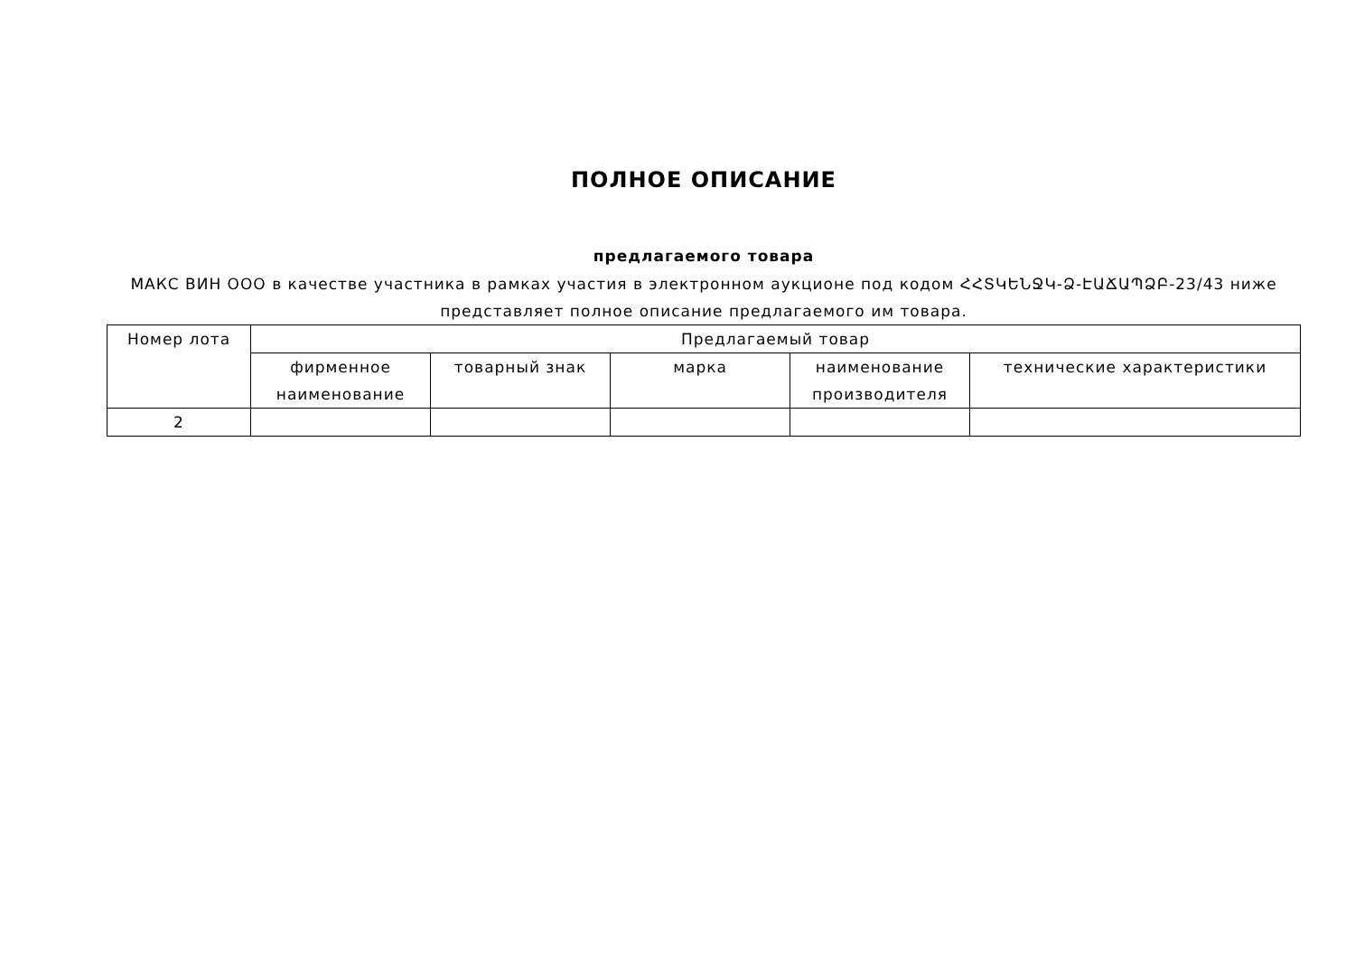ПОЛНОЕ ОПИСАНИЕ
предлагаемого товара
МАКС ВИН ООО в качестве участника в рамках участия в электронном аукционе под кодом ՀՀՏԿԵՆՋԿ-Ձ-ԷԱՃԱՊՁԲ-23/43 ниже представляет полное описание предлагаемого им товара.
| Номер лота | Предлагаемый товар | | | | |
| --- | --- | --- | --- | --- | --- |
| | фирменное наименование | товарный знак | марка | наименование производителя | технические характеристики |
| 2 | | | | | |